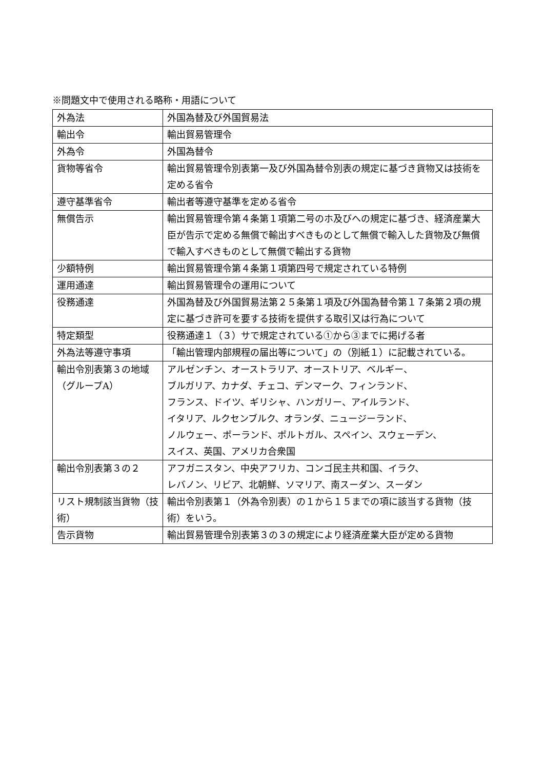※問題文中で使用される略称・用語について
| 外為法 | 外国為替及び外国貿易法 |
| 輸出令 | 輸出貿易管理令 |
| 外為令 | 外国為替令 |
| 貨物等省令 | 輸出貿易管理令別表第一及び外国為替令別表の規定に基づき貨物又は技術を定める省令 |
| 遵守基準省令 | 輸出者等遵守基準を定める省令 |
| 無償告示 | 輸出貿易管理令第４条第１項第二号のホ及びへの規定に基づき、経済産業大臣が告示で定める無償で輸出すべきものとして無償で輸入した貨物及び無償で輸入すべきものとして無償で輸出する貨物 |
| 少額特例 | 輸出貿易管理令第４条第１項第四号で規定されている特例 |
| 運用通達 | 輸出貿易管理令の運用について |
| 役務通達 | 外国為替及び外国貿易法第２５条第１項及び外国為替令第１７条第２項の規定に基づき許可を要する技術を提供する取引又は行為について |
| 特定類型 | 役務通達１（３）サで規定されている①から③までに掲げる者 |
| 外為法等遵守事項 | 「輸出管理内部規程の届出等について」の（別紙１）に記載されている。 |
| 輸出令別表第３の地域（グループA） | アルゼンチン、オーストラリア、オーストリア、ベルギー、 ブルガリア、カナダ、チェコ、デンマーク、フィンランド、 フランス、ドイツ、ギリシャ、ハンガリー、アイルランド、 イタリア、ルクセンブルク、オランダ、ニュージーランド、 ノルウェー、ポーランド、ポルトガル、スペイン、スウェーデン、 スイス、英国、アメリカ合衆国 |
| 輸出令別表第３の２ | アフガニスタン、中央アフリカ、コンゴ民主共和国、イラク、 レバノン、リビア、北朝鮮、ソマリア、南スーダン、スーダン |
| リスト規制該当貨物（技術） | 輸出令別表第１（外為令別表）の１から１５までの項に該当する貨物（技術）をいう。 |
| 告示貨物 | 輸出貿易管理令別表第３の３の規定により経済産業大臣が定める貨物 |